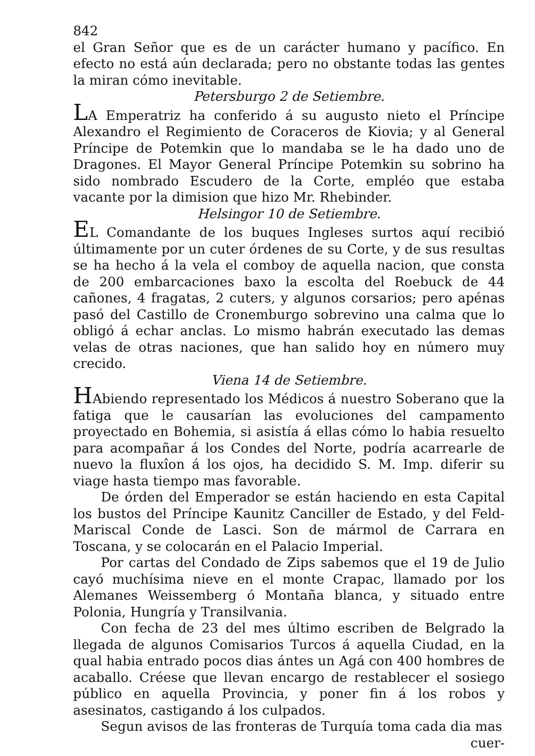842
el Gran Señor que es de un carácter humano y pacífico. En efecto no está aún declarada; pero no obstante todas las gentes la miran cómo inevitable.
Petersburgo 2 de Setiembre.
LA Emperatriz ha conferido á su augusto nieto el Príncipe Alexandro el Regimiento de Coraceros de Kiovia; y al General Príncipe de Potemkin que lo mandaba se le ha dado uno de Dragones. El Mayor General Príncipe Potemkin su sobrino ha sido nombrado Escudero de la Corte, empléo que estaba vacante por la dimision que hizo Mr. Rhebinder.
Helsingor 10 de Setiembre.
EL Comandante de los buques Ingleses surtos aquí recibió últimamente por un cuter órdenes de su Corte, y de sus resultas se ha hecho á la vela el comboy de aquella nacion, que consta de 200 embarcaciones baxo la escolta del Roebuck de 44 cañones, 4 fragatas, 2 cuters, y algunos corsarios; pero apénas pasó del Castillo de Cronemburgo sobrevino una calma que lo obligó á echar anclas. Lo mismo habrán executado las demas velas de otras naciones, que han salido hoy en número muy crecido.
Viena 14 de Setiembre.
HAbiendo representado los Médicos á nuestro Soberano que la fatiga que le causarían las evoluciones del campamento proyectado en Bohemia, si asistía á ellas cómo lo habia resuelto para acompañar á los Condes del Norte, podría acarrearle de nuevo la fluxîon á los ojos, ha decidido S. M. Imp. diferir su viage hasta tiempo mas favorable.
De órden del Emperador se están haciendo en esta Capital los bustos del Príncipe Kaunitz Canciller de Estado, y del Feld-Mariscal Conde de Lasci. Son de mármol de Carrara en Toscana, y se colocarán en el Palacio Imperial.
Por cartas del Condado de Zips sabemos que el 19 de Julio cayó muchísima nieve en el monte Crapac, llamado por los Alemanes Weissemberg ó Montaña blanca, y situado entre Polonia, Hungría y Transilvania.
Con fecha de 23 del mes último escriben de Belgrado la llegada de algunos Comisarios Turcos á aquella Ciudad, en la qual habia entrado pocos dias ántes un Agá con 400 hombres de acaballo. Créese que llevan encargo de restablecer el sosiego público en aquella Provincia, y poner fin á los robos y asesinatos, castigando á los culpados.
Segun avisos de las fronteras de Turquía toma cada dia mas
cuer-